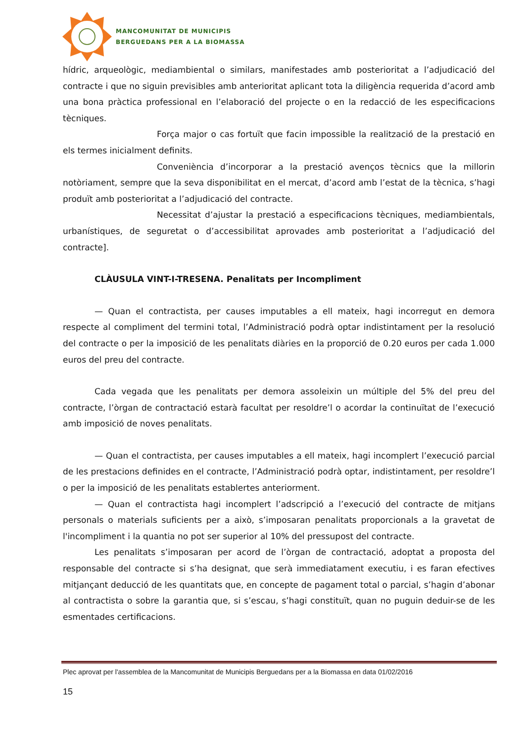MANCOMUNITAT DE MUNICIPIS
BERGUEDANS PER A LA BIOMASSA
hídric, arqueològic, mediambiental o similars, manifestades amb posterioritat a l’adjudicació del contracte i que no siguin previsibles amb anterioritat aplicant tota la diligència requerida d’acord amb una bona pràctica professional en l’elaboració del projecte o en la redacció de les especificacions tècniques.
Força major o cas fortuït que facin impossible la realització de la prestació en els termes inicialment definits.
Conveniència d’incorporar a la prestació avenços tècnics que la millorin notòriament, sempre que la seva disponibilitat en el mercat, d’acord amb l’estat de la tècnica, s’hagi produït amb posterioritat a l’adjudicació del contracte.
Necessitat d’ajustar la prestació a especificacions tècniques, mediambientals, urbanístiques, de seguretat o d’accessibilitat aprovades amb posterioritat a l’adjudicació del contracte].
CLÀUSULA VINT-I-TRESENA. Penalitats per Incompliment
— Quan el contractista, per causes imputables a ell mateix, hagi incorregut en demora respecte al compliment del termini total, l’Administració podrà optar indistintament per la resolució del contracte o per la imposició de les penalitats diàries en la proporció de 0.20 euros per cada 1.000 euros del preu del contracte.
Cada vegada que les penalitats per demora assoleixin un múltiple del 5% del preu del contracte, l’òrgan de contractació estarà facultat per resoldre’l o acordar la continuïtat de l’execució amb imposició de noves penalitats.
— Quan el contractista, per causes imputables a ell mateix, hagi incomplert l’execució parcial de les prestacions definides en el contracte, l’Administració podrà optar, indistintament, per resoldre’l o per la imposició de les penalitats establertes anteriorment.
— Quan el contractista hagi incomplert l’adscripció a l’execució del contracte de mitjans personals o materials suficients per a això, s’imposaran penalitats proporcionals a la gravetat de l'incompliment i la quantia no pot ser superior al 10% del pressupost del contracte.
Les penalitats s’imposaran per acord de l’òrgan de contractació, adoptat a proposta del responsable del contracte si s’ha designat, que serà immediatament executiu, i es faran efectives mitjançant deducció de les quantitats que, en concepte de pagament total o parcial, s’hagin d’abonar al contractista o sobre la garantia que, si s’escau, s’hagi constituït, quan no puguin deduir-se de les esmentades certificacions.
Plec aprovat per l'assemblea de la Mancomunitat de Municipis Berguedans per a la Biomassa en data 01/02/2016
15